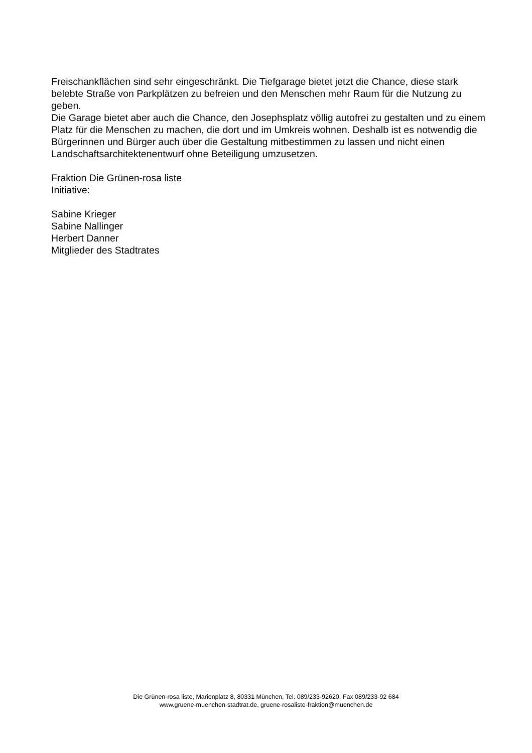Freischankflächen sind sehr eingeschränkt. Die Tiefgarage bietet jetzt die Chance, diese stark belebte Straße von Parkplätzen zu befreien und den Menschen mehr Raum für die Nutzung zu geben.
Die Garage bietet aber auch die Chance, den Josephsplatz völlig autofrei zu gestalten und zu einem Platz für die Menschen zu machen, die dort und im Umkreis wohnen. Deshalb ist es notwendig die Bürgerinnen und Bürger auch über die Gestaltung mitbestimmen zu lassen und nicht einen Landschaftsarchitektenentwurf ohne Beteiligung umzusetzen.
Fraktion Die Grünen-rosa liste
Initiative:
Sabine Krieger
Sabine Nallinger
Herbert Danner
Mitglieder des Stadtrates
Die Grünen-rosa liste, Marienplatz 8, 80331 München, Tel. 089/233-92620, Fax 089/233-92 684
www.gruene-muenchen-stadtrat.de, gruene-rosaliste-fraktion@muenchen.de